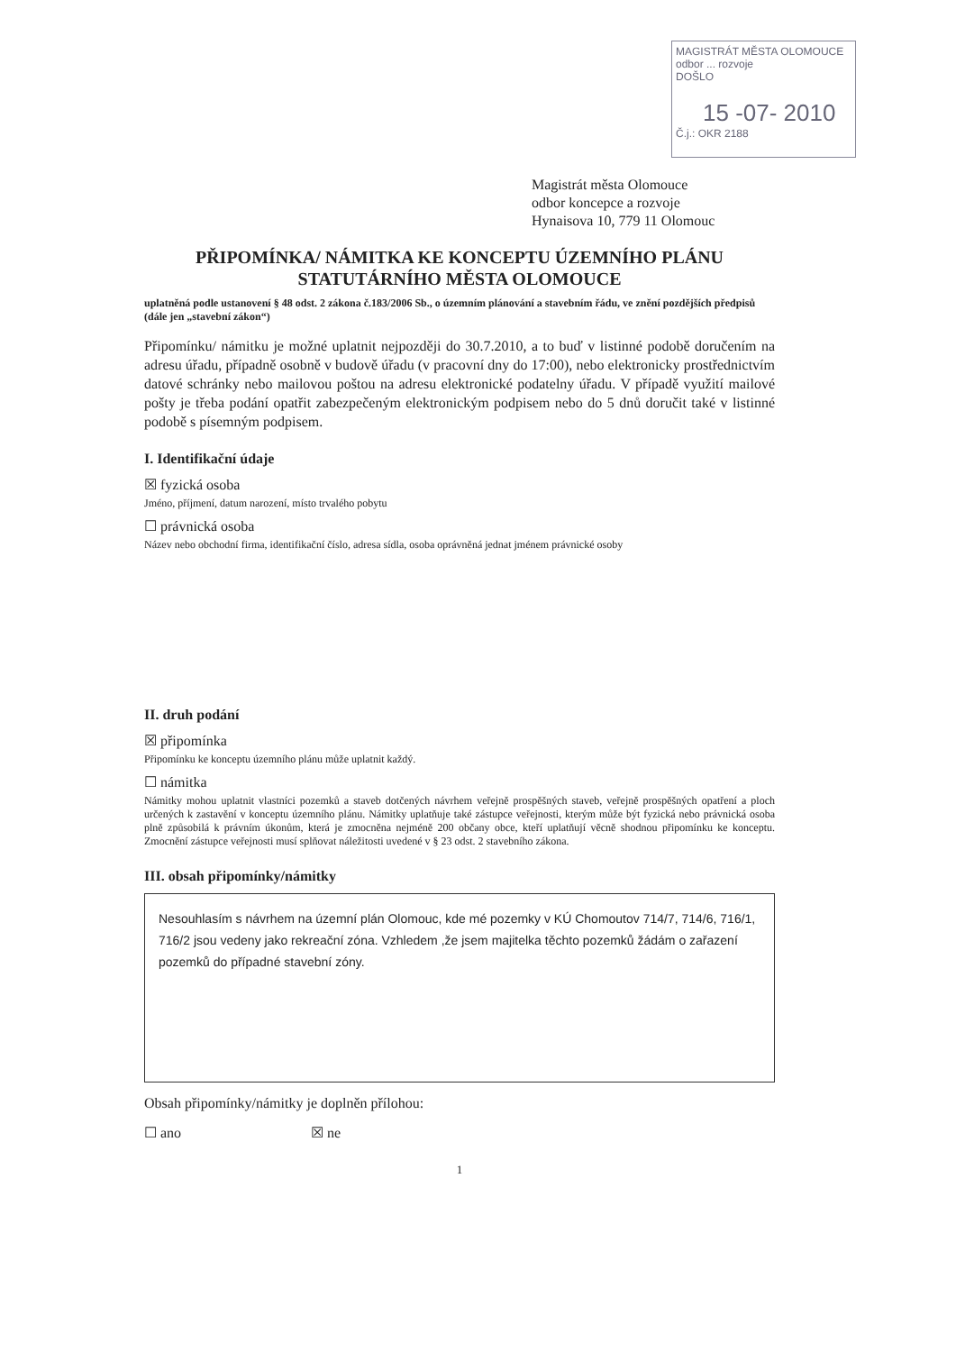MAGISTRÁT MĚSTA OLOMOUCE
odbor ... rozvoje
DOŠLO
15 -07- 2010
Č.j.: OKR 2188
Magistrát města Olomouce
odbor koncepce a rozvoje
Hynaisova 10, 779 11 Olomouc
PŘIPOMÍNKA/ NÁMITKA KE KONCEPTU ÚZEMNÍHO PLÁNU
STATUTÁRNÍHO MĚSTA OLOMOUCE
uplatněná podle ustanovení § 48 odst. 2 zákona č.183/2006 Sb., o územním plánování a stavebním řádu, ve znění pozdějších předpisů (dále jen „stavební zákon“)
Připomínku/ námitku je možné uplatnit nejpozději do 30.7.2010, a to buď v listinné podobě doručením na adresu úřadu, případně osobně v budově úřadu (v pracovní dny do 17:00), nebo elektronicky prostřednictvím datové schránky nebo mailovou poštou na adresu elektronické podatelny úřadu. V případě využití mailové pošty je třeba podání opatřit zabezpečeným elektronickým podpisem nebo do 5 dnů doručit také v listinné podobě s písemným podpisem.
I. Identifikační údaje
☒ fyzická osoba
Jméno, příjmení, datum narození, místo trvalého pobytu
☐ právnická osoba
Název nebo obchodní firma, identifikační číslo, adresa sídla, osoba oprávněná jednat jménem právnické osoby
II. druh podání
☒ připomínka
Připomínku ke konceptu územního plánu může uplatnit každý.
☐ námitka
Námitky mohou uplatnit vlastníci pozemků a staveb dotčených návrhem veřejně prospěšných staveb, veřejně prospěšných opatření a ploch určených k zastavění v konceptu územního plánu. Námitky uplatňuje také zástupce veřejnosti, kterým může být fyzická nebo právnická osoba plně způsobilá k právním úkonům, která je zmocněna nejméně 200 občany obce, kteří uplatňují věcně shodnou připomínku ke konceptu. Zmocnění zástupce veřejnosti musí splňovat náležitosti uvedené v § 23 odst. 2 stavebního zákona.
III. obsah připomínky/námitky
Nesouhlasím s návrhem na územní plán Olomouc, kde mé pozemky v KÚ Chomoutov 714/7, 714/6, 716/1, 716/2 jsou vedeny jako rekreační zóna. Vzhledem ,že jsem majitelka těchto pozemků žádám o zařazení pozemků do případné stavební zóny.
Obsah připomínky/námitky je doplněn přílohou:
☐ ano ☒ ne
1